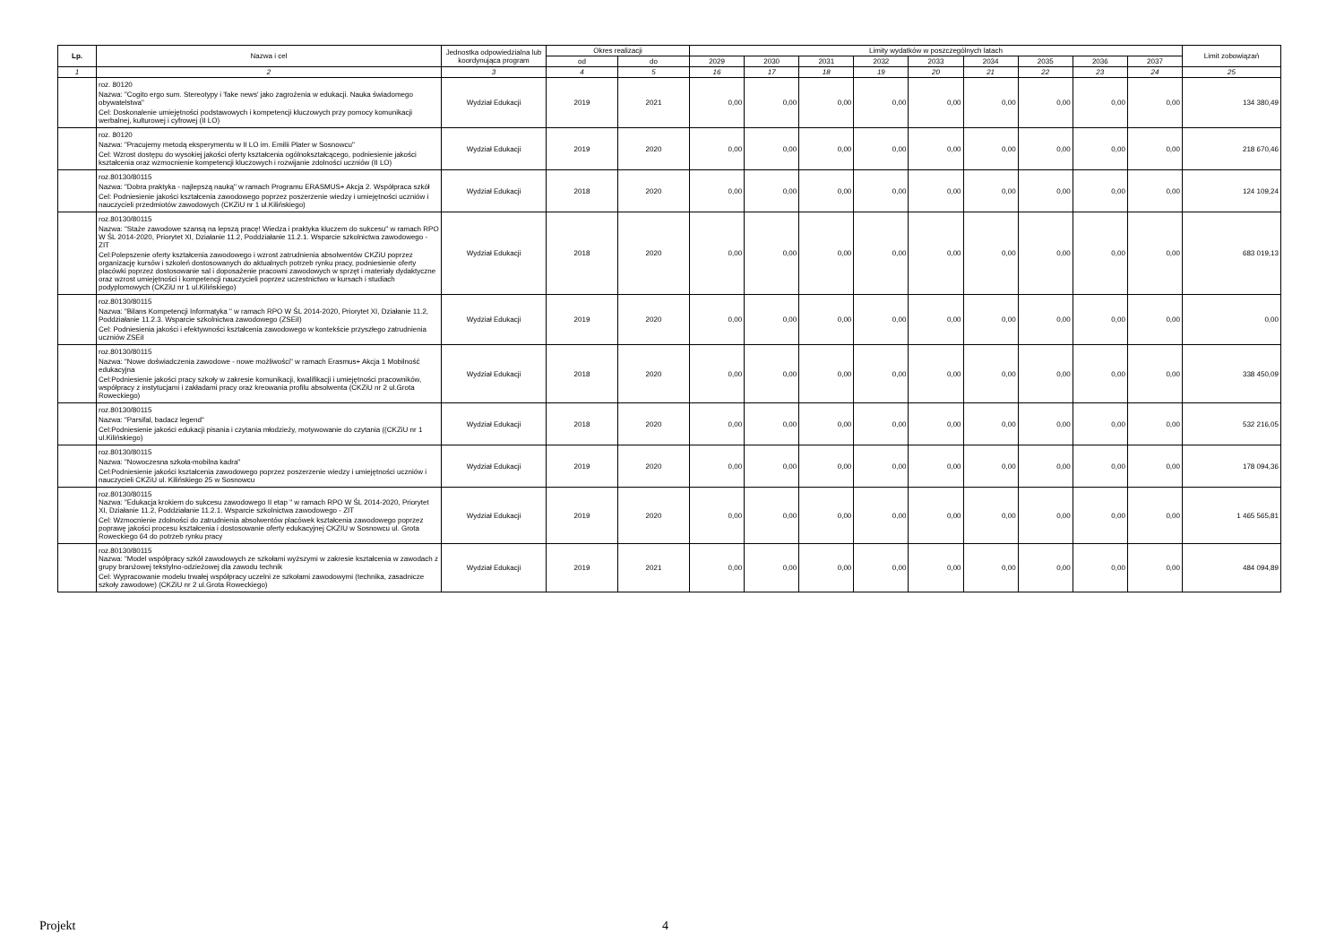| Lp. | Nazwa i cel | Jednostka odpowiedzialna lub koordynująca program | Okres realizacji | | Limity wydatków w poszczególnych latach | | | | | | | | | Limit zobowiązań |
| --- | --- | --- | --- | --- | --- | --- | --- | --- | --- | --- | --- | --- | --- | --- |
| | | | od | do | 2029 | 2030 | 2031 | 2032 | 2033 | 2034 | 2035 | 2036 | 2037 | |
| 1 | 2 | 3 | 4 | 5 | 16 | 17 | 18 | 19 | 20 | 21 | 22 | 23 | 24 | 25 |
| | roz. 80120 Nazwa: "Cogito ergo sum. Stereotypy i 'fake news' jako zagrożenia w edukacji. Nauka świadomego obywatelstwa" Cel: Doskonalenie umiejętności podstawowych i kompetencji kluczowych przy pomocy komunikacji werbalnej, kulturowej i cyfrowej (II LO) | Wydział Edukacji | 2019 | 2021 | 0,00 | 0,00 | 0,00 | 0,00 | 0,00 | 0,00 | 0,00 | 0,00 | 0,00 | 134 380,49 |
| | roz. 80120 Nazwa: "Pracujemy metodą eksperymentu w II LO im. Emilii Plater w Sosnowcu" Cel: Wzrost dostępu do wysokiej jakości oferty kształcenia ogólnokształcącego, podniesienie jakości kształcenia oraz wzmocnienie kompetencji kluczowych i rozwijanie zdolności uczniów (II LO) | Wydział Edukacji | 2019 | 2020 | 0,00 | 0,00 | 0,00 | 0,00 | 0,00 | 0,00 | 0,00 | 0,00 | 0,00 | 218 670,46 |
| | roz.80130/80115 Nazwa: "Dobra praktyka - najlepszą nauką" w ramach Programu ERASMUS+ Akcja 2. Współpraca szkół Cel: Podniesienie jakości kształcenia zawodowego poprzez poszerzenie wiedzy i umiejętności uczniów i nauczycieli przedmiotów zawodowych (CKZiU nr 1 ul.Kilińskiego) | Wydział Edukacji | 2018 | 2020 | 0,00 | 0,00 | 0,00 | 0,00 | 0,00 | 0,00 | 0,00 | 0,00 | 0,00 | 124 109,24 |
| | roz.80130/80115 Nazwa: "Staże zawodowe szansą na lepszą pracę! Wiedza i praktyka kluczem do sukcesu" w ramach RPO W ŚL 2014-2020, Priorytet XI, Działanie 11.2, Poddziałanie 11.2.1. Wsparcie szkolnictwa zawodowego - ZIT Cel:Polepszenie oferty kształcenia zawodowego i wzrost zatrudnienia absolwentów CKZiU poprzez organizację kursów i szkoleń dostosowanych do aktualnych potrzeb rynku pracy, podniesienie oferty placówki poprzez dostosowanie sal i doposażenie pracowni zawodowych w sprzęt i materiały dydaktyczne oraz wzrost umiejętności i kompetencji nauczycieli poprzez uczestnictwo w kursach i studiach podyplomowych (CKZiU nr 1 ul.Kilińskiego) | Wydział Edukacji | 2018 | 2020 | 0,00 | 0,00 | 0,00 | 0,00 | 0,00 | 0,00 | 0,00 | 0,00 | 0,00 | 683 019,13 |
| | roz.80130/80115 Nazwa: "Bilans Kompetencji Informatyka " w ramach RPO W ŚL 2014-2020, Priorytet XI, Działanie 11.2, Poddziałanie 11.2.3. Wsparcie szkolnictwa zawodowego (ZSEiI) Cel: Podniesienia jakości i efektywności kształcenia zawodowego w kontekście przyszłego zatrudnienia uczniów ZSEiI | Wydział Edukacji | 2019 | 2020 | 0,00 | 0,00 | 0,00 | 0,00 | 0,00 | 0,00 | 0,00 | 0,00 | 0,00 | 0,00 |
| | roz.80130/80115 Nazwa: "Nowe doświadczenia zawodowe - nowe możliwości" w ramach Erasmus+ Akcja 1 Mobilność edukacyjna Cel:Podniesienie jakości pracy szkoły w zakresie komunikacji, kwalifikacji i umiejętności pracowników, współpracy z instytucjami i zakładami pracy oraz kreowania profilu absolwenta (CKZiU nr 2 ul.Grota Roweckiego) | Wydział Edukacji | 2018 | 2020 | 0,00 | 0,00 | 0,00 | 0,00 | 0,00 | 0,00 | 0,00 | 0,00 | 0,00 | 338 450,09 |
| | roz.80130/80115 Nazwa: "Parsifal, badacz legend" Cel:Podniesienie jakości edukacji pisania i czytania młodzieży, motywowanie do czytania ((CKZiU nr 1 ul.Kilińskiego) | Wydział Edukacji | 2018 | 2020 | 0,00 | 0,00 | 0,00 | 0,00 | 0,00 | 0,00 | 0,00 | 0,00 | 0,00 | 532 216,05 |
| | roz.80130/80115 Nazwa: "Nowoczesna szkoła-mobilna kadra" Cel:Podniesienie jakości kształcenia zawodowego poprzez poszerzenie wiedzy i umiejętności uczniów i nauczycieli CKZiU ul. Kilińskiego 25 w Sosnowcu | Wydział Edukacji | 2019 | 2020 | 0,00 | 0,00 | 0,00 | 0,00 | 0,00 | 0,00 | 0,00 | 0,00 | 0,00 | 178 094,36 |
| | roz.80130/80115 Nazwa: "Edukacja krokiem do sukcesu zawodowego II etap " w ramach RPO W ŚL 2014-2020, Priorytet XI, Działanie 11.2, Poddziałanie 11.2.1. Wsparcie szkolnictwa zawodowego - ZIT Cel: Wzmocnienie zdolności do zatrudnienia absolwentów placówek kształcenia zawodowego poprzez poprawę jakości procesu kształcenia i dostosowanie oferty edukacyjnej CKZIU w Sosnowcu ul. Grota Roweckiego 64 do potrzeb rynku pracy | Wydział Edukacji | 2019 | 2020 | 0,00 | 0,00 | 0,00 | 0,00 | 0,00 | 0,00 | 0,00 | 0,00 | 0,00 | 1 465 565,81 |
| | roz.80130/80115 Nazwa: "Model współpracy szkół zawodowych ze szkołami wyższymi w zakresie kształcenia w zawodach z grupy branżowej tekstylno-odzieżowej dla zawodu technik Cel: Wypracowanie modelu trwałej współpracy uczelni ze szkołami zawodowymi (technika, zasadnicze szkoły zawodowe) (CKZiU nr 2 ul.Grota Roweckiego) | Wydział Edukacji | 2019 | 2021 | 0,00 | 0,00 | 0,00 | 0,00 | 0,00 | 0,00 | 0,00 | 0,00 | 0,00 | 484 094,89 |
Projekt 4